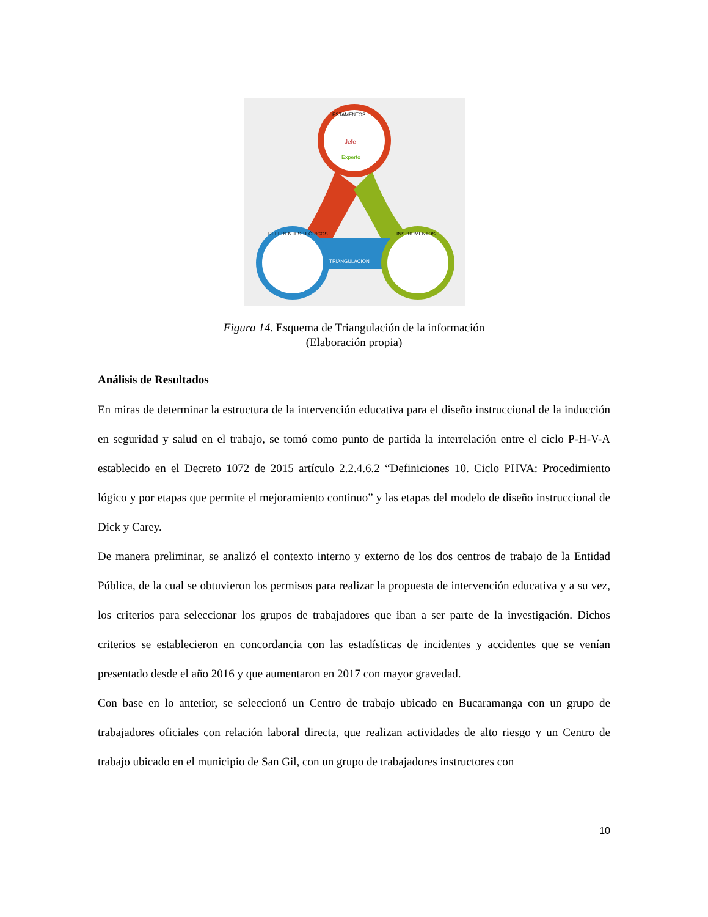TRIANGULACIÓN
Jefe
Experto
ESTAMENTOS
REFERENTES TEÓRICOS
INSTRUMENTOS
Figura 14. Esquema de Triangulación de la información
(Elaboración propia)
Análisis de Resultados
En miras de determinar la estructura de la intervención educativa para el diseño instruccional de la inducción en seguridad y salud en el trabajo, se tomó como punto de partida la interrelación entre el ciclo P-H-V-A establecido en el Decreto 1072 de 2015 artículo 2.2.4.6.2 “Definiciones 10. Ciclo PHVA: Procedimiento lógico y por etapas que permite el mejoramiento continuo” y las etapas del modelo de diseño instruccional de Dick y Carey.
De manera preliminar, se analizó el contexto interno y externo de los dos centros de trabajo de la Entidad Pública, de la cual se obtuvieron los permisos para realizar la propuesta de intervención educativa y a su vez, los criterios para seleccionar los grupos de trabajadores que iban a ser parte de la investigación. Dichos criterios se establecieron en concordancia con las estadísticas de incidentes y accidentes que se venían presentado desde el año 2016 y que aumentaron en 2017 con mayor gravedad.
Con base en lo anterior, se seleccionó un Centro de trabajo ubicado en Bucaramanga con un grupo de trabajadores oficiales con relación laboral directa, que realizan actividades de alto riesgo y un Centro de trabajo ubicado en el municipio de San Gil, con un grupo de trabajadores instructores con
10